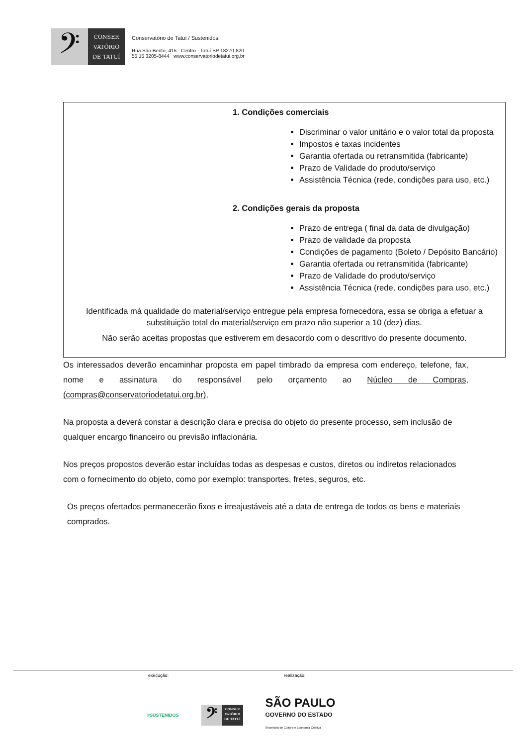𝄢
CONSER
VATÓRIO
DE TATUÍ
Conservatório de Tatuí / Sustenidos
Rua São Bento, 415 - Centro - Tatuí SP 18270-820
55 15 3205-8444 www.conservatoriodetatui.org.br
1. Condições comerciais
Discriminar o valor unitário e o valor total da proposta
Impostos e taxas incidentes
Garantia ofertada ou retransmitida (fabricante)
Prazo de Validade do produto/serviço
Assistência Técnica (rede, condições para uso, etc.)
2. Condições gerais da proposta
Prazo de entrega ( final da data de divulgação)
Prazo de validade da proposta
Condições de pagamento (Boleto / Depósito Bancário)
Garantia ofertada ou retransmitida (fabricante)
Prazo de Validade do produto/serviço
Assistência Técnica (rede, condições para uso, etc.)
Identificada má qualidade do material/serviço entregue pela empresa fornecedora, essa se obriga a efetuar a substituição total do material/serviço em prazo não superior a 10 (dez) dias.
Não serão aceitas propostas que estiverem em desacordo com o descritivo do presente documento.
Os interessados deverão encaminhar proposta em papel timbrado da empresa com endereço, telefone, fax, nome e assinatura do responsável pelo orçamento ao Núcleo de Compras, (compras@conservatoriodetatui.org.br),
Na proposta a deverá constar a descrição clara e precisa do objeto do presente processo, sem inclusão de qualquer encargo financeiro ou previsão inflacionária.
Nos preços propostos deverão estar incluídas todas as despesas e custos, diretos ou indiretos relacionados com o fornecimento do objeto, como por exemplo: transportes, fretes, seguros, etc.
Os preços ofertados permanecerão fixos e irreajustáveis até a data de entrega de todos os bens e materiais comprados.
execução: realização:
#SUSTENIDOS
𝄢
CONSER
VATÓRIO
DE TATUÍ
SÃO PAULO
GOVERNO DO ESTADO
Secretaria de Cultura e Economia Criativa